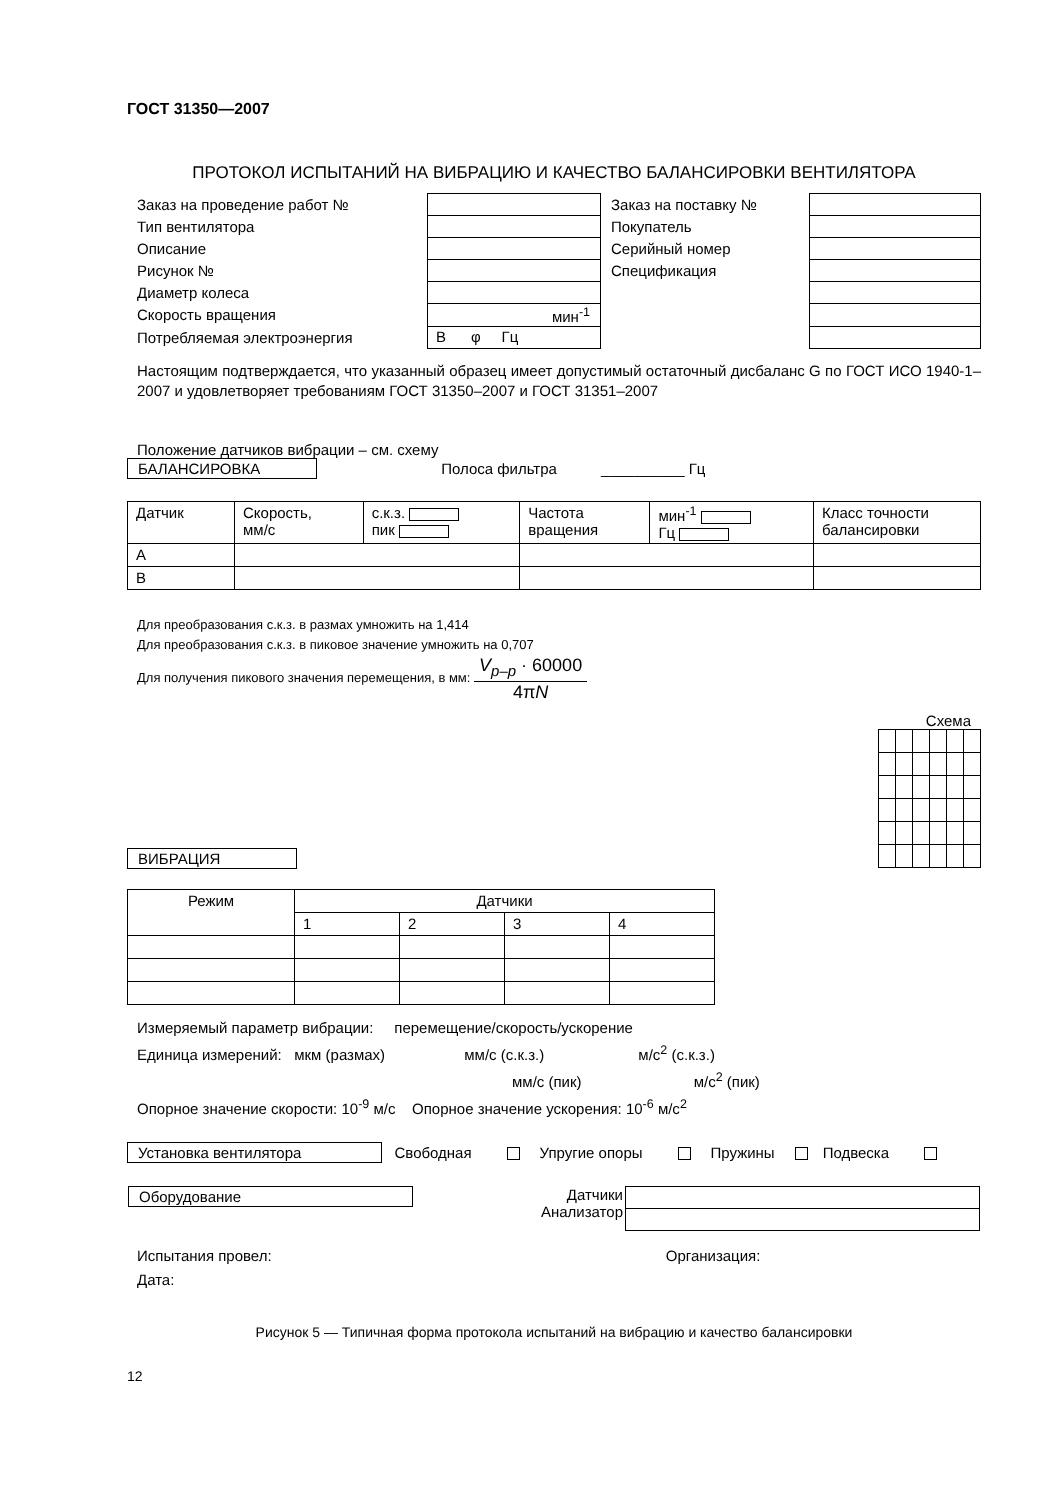ГОСТ 31350—2007
ПРОТОКОЛ ИСПЫТАНИЙ НА ВИБРАЦИЮ И КАЧЕСТВО БАЛАНСИРОВКИ ВЕНТИЛЯТОРА
| Заказ на проведение работ № | | Заказ на поставку № | |
| Тип вентилятора | | Покупатель | |
| Описание | | Серийный номер | |
| Рисунок № | | Спецификация | |
| Диаметр колеса | | | |
| Скорость вращения | мин<sup>-1</sup> | | |
| Потребляемая электроэнергия | В φ Гц | | |
Настоящим подтверждается, что указанный образец имеет допустимый остаточный дисбаланс G по ГОСТ ИСО 1940-1–2007 и удовлетворяет требованиям ГОСТ 31350–2007 и ГОСТ 31351–2007
Положение датчиков вибрации – см. схему
БАЛАНСИРОВКА Полоса фильтра __________ Гц
| Датчик | Скорость, мм/с | с.к.з. пик | Частота вращения | мин<sup>-1</sup> Гц | Класс точности балансировки |
| --- | --- | --- | --- | --- | --- |
| А | | | | | |
| В | | | | | |
Для преобразования с.к.з. в размах умножить на 1,414
Для преобразования с.к.з. в пиковое значение умножить на 0,707
Для получения пикового значения перемещения, в мм: V<sub>p–p</sub> · 60000 4πN
Схема
ВИБРАЦИЯ
| Режим | Датчики | | | |
| --- | --- | --- | --- | --- |
| | 1 | 2 | 3 | 4 |
Измеряемый параметр вибрации: перемещение/скорость/ускорение
Единица измерений: мкм (размах) мм/с (с.к.з.) м/с<sup>2</sup> (с.к.з.)
мм/с (пик) м/с<sup>2</sup> (пик)
Опорное значение скорости: 10<sup>-9</sup> м/с Опорное значение ускорения: 10<sup>-6</sup> м/с<sup>2</sup>
Установка вентилятора Свободная Упругие опоры Пружины Подвеска
| Оборудование | Датчики Анализатор | |
Испытания провел: Организация:
Дата:
Рисунок 5 — Типичная форма протокола испытаний на вибрацию и качество балансировки
12